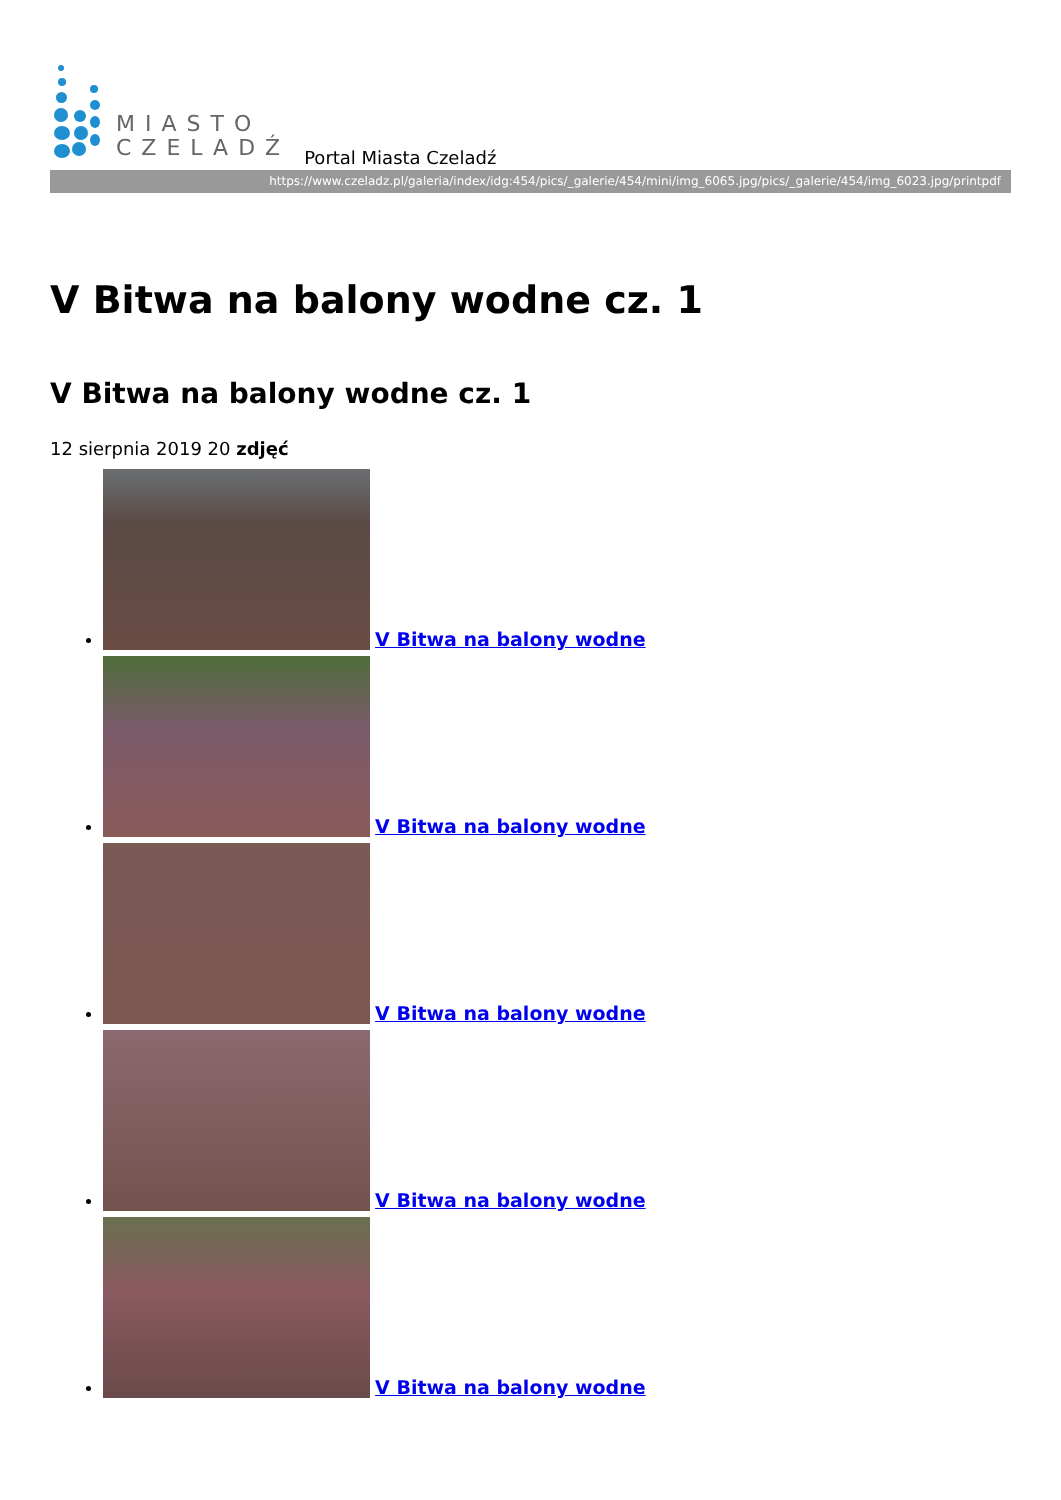MIASTO
CZELADŹ
Portal Miasta Czeladź
https://www.czeladz.pl/galeria/index/idg:454/pics/_galerie/454/mini/img_6065.jpg/pics/_galerie/454/img_6023.jpg/printpdf
V Bitwa na balony wodne cz. 1
V Bitwa na balony wodne cz. 1
12 sierpnia 2019 20 zdjęć
V Bitwa na balony wodne
V Bitwa na balony wodne
V Bitwa na balony wodne
V Bitwa na balony wodne
V Bitwa na balony wodne